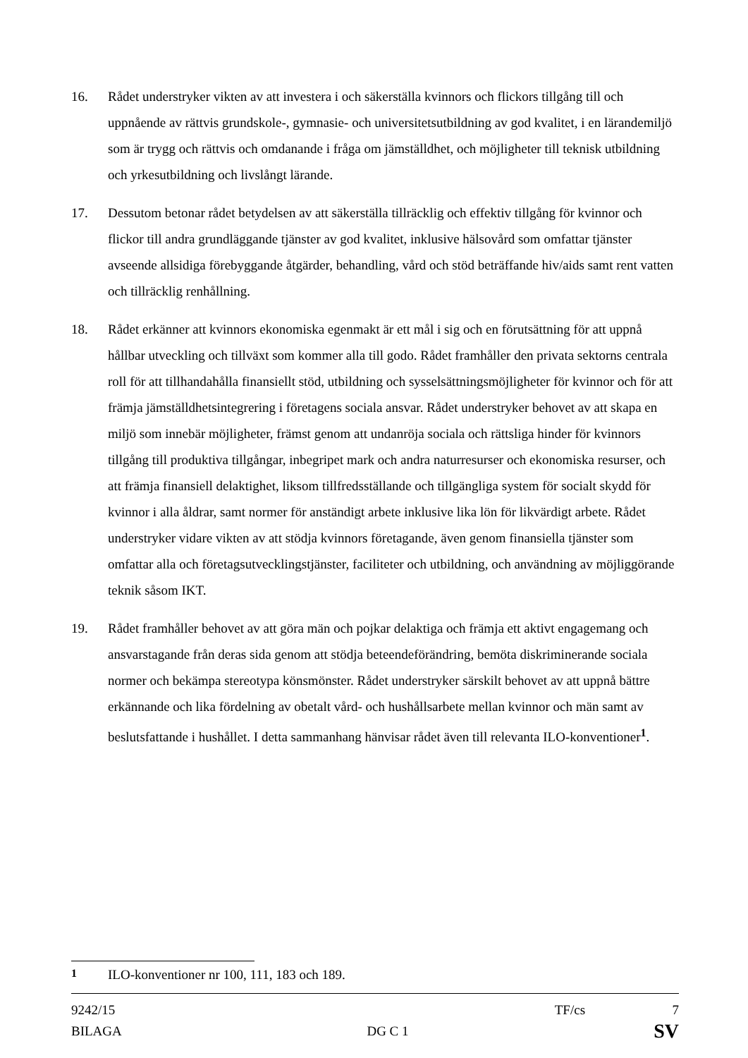16. Rådet understryker vikten av att investera i och säkerställa kvinnors och flickors tillgång till och uppnående av rättvis grundskole-, gymnasie- och universitetsutbildning av god kvalitet, i en lärandemiljö som är trygg och rättvis och omdanande i fråga om jämställdhet, och möjligheter till teknisk utbildning och yrkesutbildning och livslångt lärande.
17. Dessutom betonar rådet betydelsen av att säkerställa tillräcklig och effektiv tillgång för kvinnor och flickor till andra grundläggande tjänster av god kvalitet, inklusive hälsovård som omfattar tjänster avseende allsidiga förebyggande åtgärder, behandling, vård och stöd beträffande hiv/aids samt rent vatten och tillräcklig renhållning.
18. Rådet erkänner att kvinnors ekonomiska egenmakt är ett mål i sig och en förutsättning för att uppnå hållbar utveckling och tillväxt som kommer alla till godo. Rådet framhåller den privata sektorns centrala roll för att tillhandahålla finansiellt stöd, utbildning och sysselsättningsmöjligheter för kvinnor och för att främja jämställdhetsintegrering i företagens sociala ansvar. Rådet understryker behovet av att skapa en miljö som innebär möjligheter, främst genom att undanröja sociala och rättsliga hinder för kvinnors tillgång till produktiva tillgångar, inbegripet mark och andra naturresurser och ekonomiska resurser, och att främja finansiell delaktighet, liksom tillfredsställande och tillgängliga system för socialt skydd för kvinnor i alla åldrar, samt normer för anständigt arbete inklusive lika lön för likvärdigt arbete. Rådet understryker vidare vikten av att stödja kvinnors företagande, även genom finansiella tjänster som omfattar alla och företagsutvecklingstjänster, faciliteter och utbildning, och användning av möjliggörande teknik såsom IKT.
19. Rådet framhåller behovet av att göra män och pojkar delaktiga och främja ett aktivt engagemang och ansvarstagande från deras sida genom att stödja beteendeförändring, bemöta diskriminerande sociala normer och bekämpa stereotypa könsmönster. Rådet understryker särskilt behovet av att uppnå bättre erkännande och lika fördelning av obetalt vård- och hushållsarbete mellan kvinnor och män samt av beslutsfattande i hushållet. I detta sammanhang hänvisar rådet även till relevanta ILO-konventioner<sup>1</sup>.
<sup>1</sup> ILO-konventioner nr 100, 111, 183 och 189.
9242/15 TF/cs 7
BILAGA DG C 1 SV